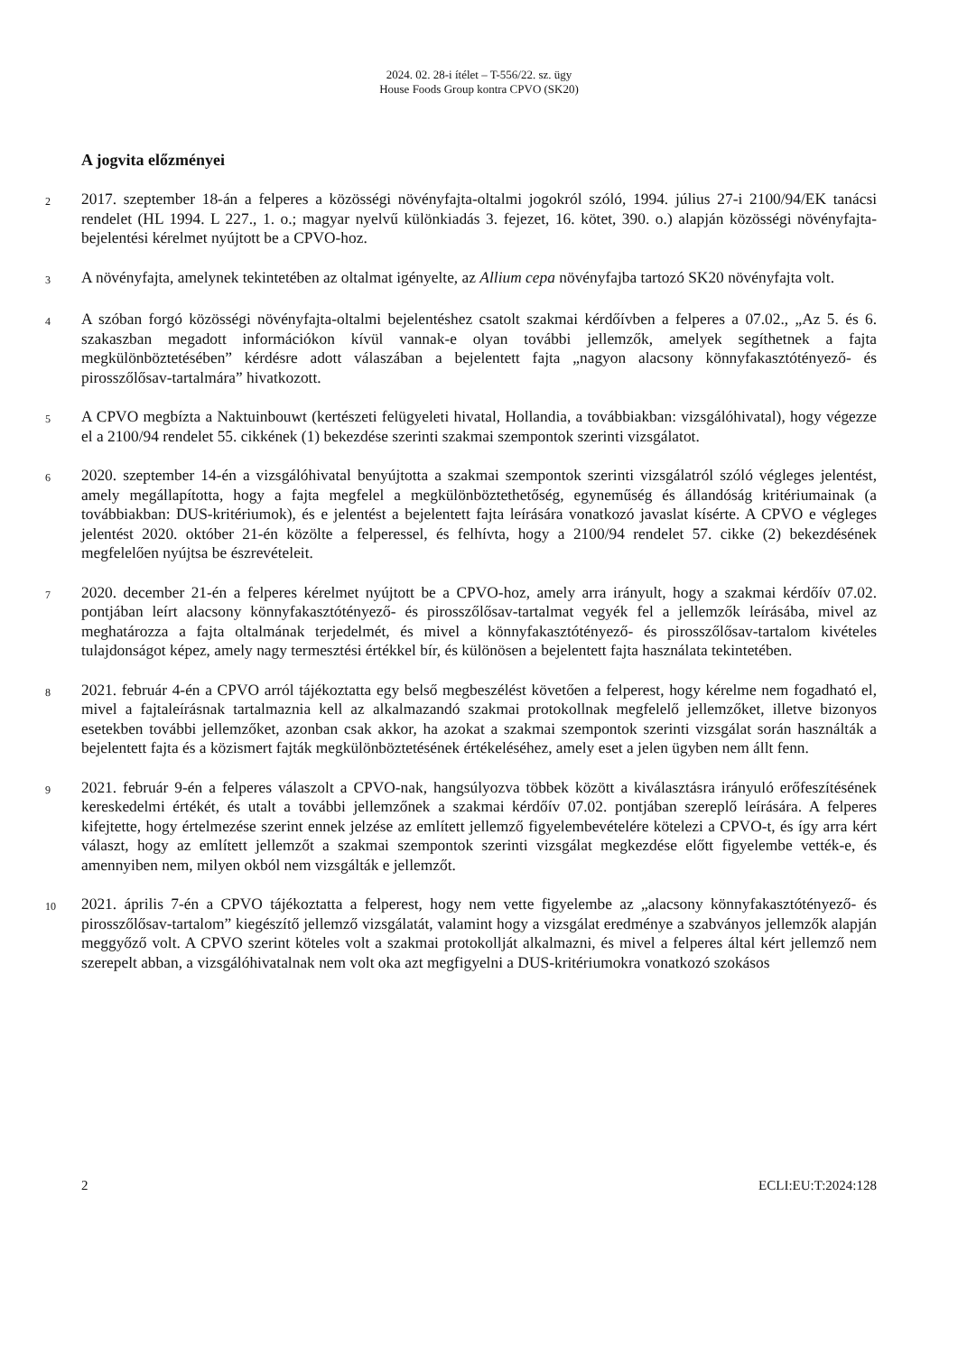2024. 02. 28-i ítélet – T-556/22. sz. ügy
House Foods Group kontra CPVO (SK20)
A jogvita előzményei
2
2017. szeptember 18-án a felperes a közösségi növényfajta-oltalmi jogokról szóló, 1994. július 27-i 2100/94/EK tanácsi rendelet (HL 1994. L 227., 1. o.; magyar nyelvű különkiadás 3. fejezet, 16. kötet, 390. o.) alapján közösségi növényfajta-bejelentési kérelmet nyújtott be a CPVO-hoz.
3
A növényfajta, amelynek tekintetében az oltalmat igényelte, az Allium cepa növényfajba tartozó SK20 növényfajta volt.
4
A szóban forgó közösségi növényfajta-oltalmi bejelentéshez csatolt szakmai kérdőívben a felperes a 07.02., „Az 5. és 6. szakaszban megadott információkon kívül vannak-e olyan további jellemzők, amelyek segíthetnek a fajta megkülönböztetésében” kérdésre adott válaszában a bejelentett fajta „nagyon alacsony könnyfakasztótényező- és pirosszőlősav-tartalmára” hivatkozott.
5
A CPVO megbízta a Naktuinbouwt (kertészeti felügyeleti hivatal, Hollandia, a továbbiakban: vizsgálóhivatal), hogy végezze el a 2100/94 rendelet 55. cikkének (1) bekezdése szerinti szakmai szempontok szerinti vizsgálatot.
6
2020. szeptember 14-én a vizsgálóhivatal benyújtotta a szakmai szempontok szerinti vizsgálatról szóló végleges jelentést, amely megállapította, hogy a fajta megfelel a megkülönböztethetőség, egyneműség és állandóság kritériumainak (a továbbiakban: DUS-kritériumok), és e jelentést a bejelentett fajta leírására vonatkozó javaslat kísérte. A CPVO e végleges jelentést 2020. október 21-én közölte a felperessel, és felhívta, hogy a 2100/94 rendelet 57. cikke (2) bekezdésének megfelelően nyújtsa be észrevételeit.
7
2020. december 21-én a felperes kérelmet nyújtott be a CPVO-hoz, amely arra irányult, hogy a szakmai kérdőív 07.02. pontjában leírt alacsony könnyfakasztótényező- és pirosszőlősav-tartalmat vegyék fel a jellemzők leírásába, mivel az meghatározza a fajta oltalmának terjedelmét, és mivel a könnyfakasztótényező- és pirosszőlősav-tartalom kivételes tulajdonságot képez, amely nagy termesztési értékkel bír, és különösen a bejelentett fajta használata tekintetében.
8
2021. február 4-én a CPVO arról tájékoztatta egy belső megbeszélést követően a felperest, hogy kérelme nem fogadható el, mivel a fajtaleírásnak tartalmaznia kell az alkalmazandó szakmai protokollnak megfelelő jellemzőket, illetve bizonyos esetekben további jellemzőket, azonban csak akkor, ha azokat a szakmai szempontok szerinti vizsgálat során használták a bejelentett fajta és a közismert fajták megkülönböztetésének értékeléséhez, amely eset a jelen ügyben nem állt fenn.
9
2021. február 9-én a felperes válaszolt a CPVO-nak, hangsúlyozva többek között a kiválasztásra irányuló erőfeszítésének kereskedelmi értékét, és utalt a további jellemzőnek a szakmai kérdőív 07.02. pontjában szereplő leírására. A felperes kifejtette, hogy értelmezése szerint ennek jelzése az említett jellemző figyelembevételére kötelezi a CPVO-t, és így arra kért választ, hogy az említett jellemzőt a szakmai szempontok szerinti vizsgálat megkezdése előtt figyelembe vették-e, és amennyiben nem, milyen okból nem vizsgálták e jellemzőt.
10
2021. április 7-én a CPVO tájékoztatta a felperest, hogy nem vette figyelembe az „alacsony könnyfakasztótényező- és pirosszőlősav-tartalom” kiegészítő jellemző vizsgálatát, valamint hogy a vizsgálat eredménye a szabványos jellemzők alapján meggyőző volt. A CPVO szerint köteles volt a szakmai protokollját alkalmazni, és mivel a felperes által kért jellemző nem szerepelt abban, a vizsgálóhivatalnak nem volt oka azt megfigyelni a DUS-kritériumokra vonatkozó szokásos
2 ECLI:EU:T:2024:128